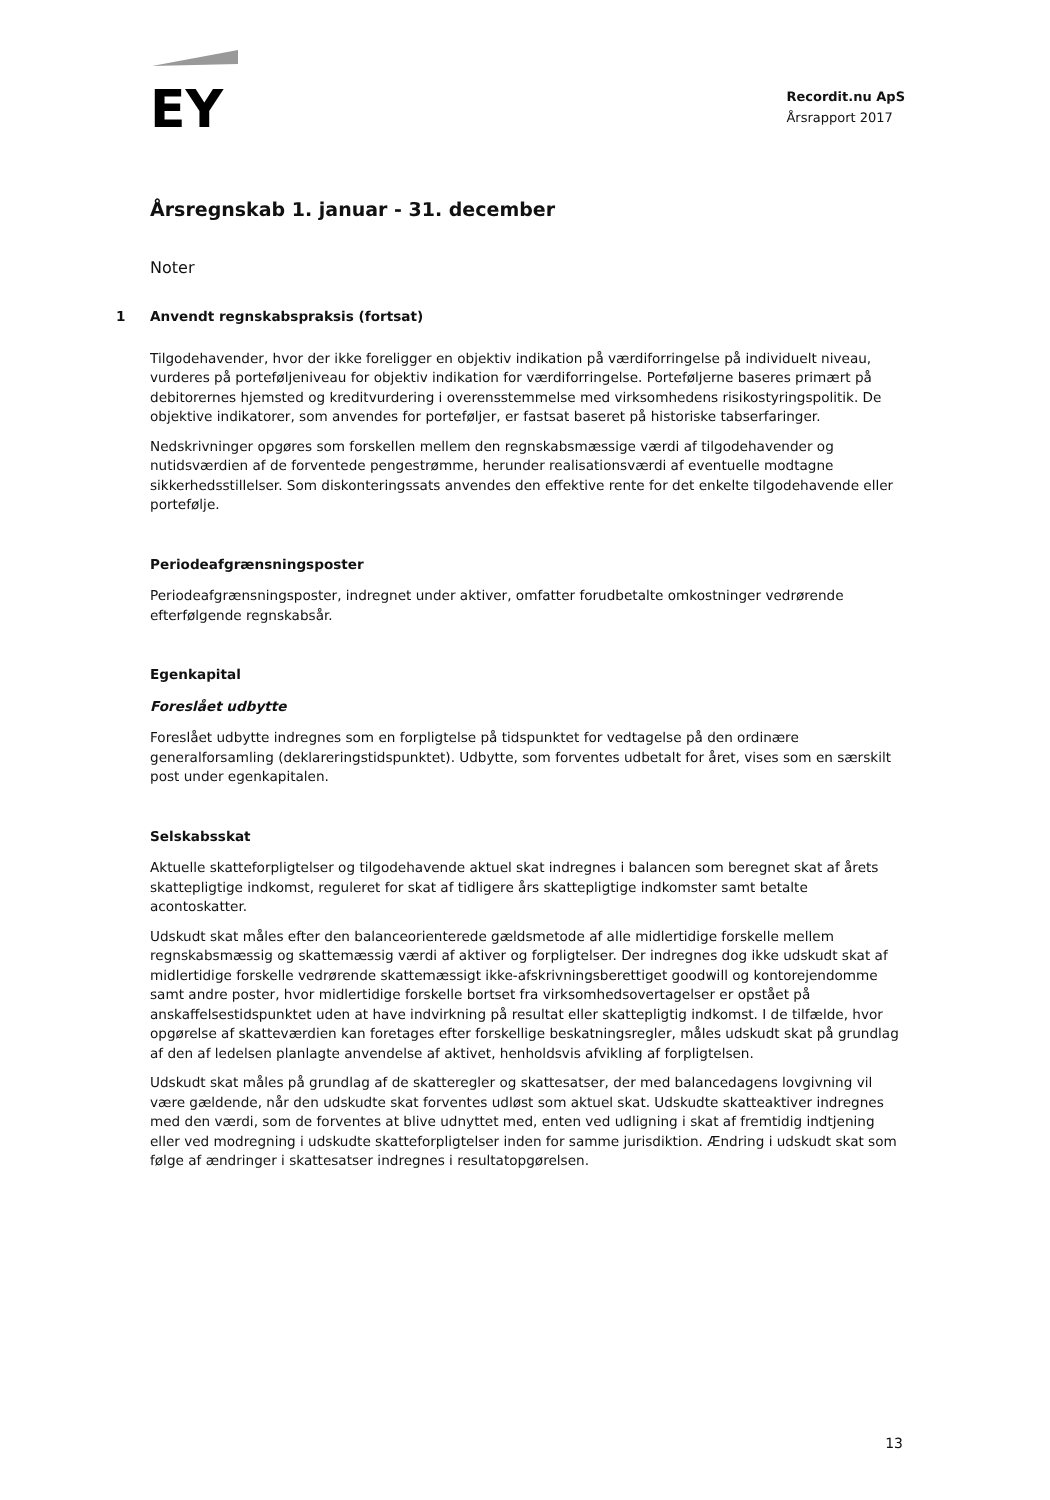EY
Recordit.nu ApS
Årsrapport 2017
Årsregnskab 1. januar - 31. december
Noter
1 Anvendt regnskabspraksis (fortsat)
Tilgodehavender, hvor der ikke foreligger en objektiv indikation på værdiforringelse på individuelt niveau, vurderes på porteføljeniveau for objektiv indikation for værdiforringelse. Porteføljerne baseres primært på debitorernes hjemsted og kreditvurdering i overensstemmelse med virksomhedens risikostyringspolitik. De objektive indikatorer, som anvendes for porteføljer, er fastsat baseret på historiske tabserfaringer.
Nedskrivninger opgøres som forskellen mellem den regnskabsmæssige værdi af tilgodehavender og nutidsværdien af de forventede pengestrømme, herunder realisationsværdi af eventuelle modtagne sikkerhedsstillelser. Som diskonteringssats anvendes den effektive rente for det enkelte tilgodehavende eller portefølje.
Periodeafgrænsningsposter
Periodeafgrænsningsposter, indregnet under aktiver, omfatter forudbetalte omkostninger vedrørende efterfølgende regnskabsår.
Egenkapital
Foreslået udbytte
Foreslået udbytte indregnes som en forpligtelse på tidspunktet for vedtagelse på den ordinære generalforsamling (deklareringstidspunktet). Udbytte, som forventes udbetalt for året, vises som en særskilt post under egenkapitalen.
Selskabsskat
Aktuelle skatteforpligtelser og tilgodehavende aktuel skat indregnes i balancen som beregnet skat af årets skattepligtige indkomst, reguleret for skat af tidligere års skattepligtige indkomster samt betalte acontoskatter.
Udskudt skat måles efter den balanceorienterede gældsmetode af alle midlertidige forskelle mellem regnskabsmæssig og skattemæssig værdi af aktiver og forpligtelser. Der indregnes dog ikke udskudt skat af midlertidige forskelle vedrørende skattemæssigt ikke-afskrivningsberettiget goodwill og kontorejendomme samt andre poster, hvor midlertidige forskelle bortset fra virksomhedsovertagelser er opstået på anskaffelsestidspunktet uden at have indvirkning på resultat eller skattepligtig indkomst. I de tilfælde, hvor opgørelse af skatteværdien kan foretages efter forskellige beskatningsregler, måles udskudt skat på grundlag af den af ledelsen planlagte anvendelse af aktivet, henholdsvis afvikling af forpligtelsen.
Udskudt skat måles på grundlag af de skatteregler og skattesatser, der med balancedagens lovgivning vil være gældende, når den udskudte skat forventes udløst som aktuel skat. Udskudte skatteaktiver indregnes med den værdi, som de forventes at blive udnyttet med, enten ved udligning i skat af fremtidig indtjening eller ved modregning i udskudte skatteforpligtelser inden for samme jurisdiktion. Ændring i udskudt skat som følge af ændringer i skattesatser indregnes i resultatopgørelsen.
13